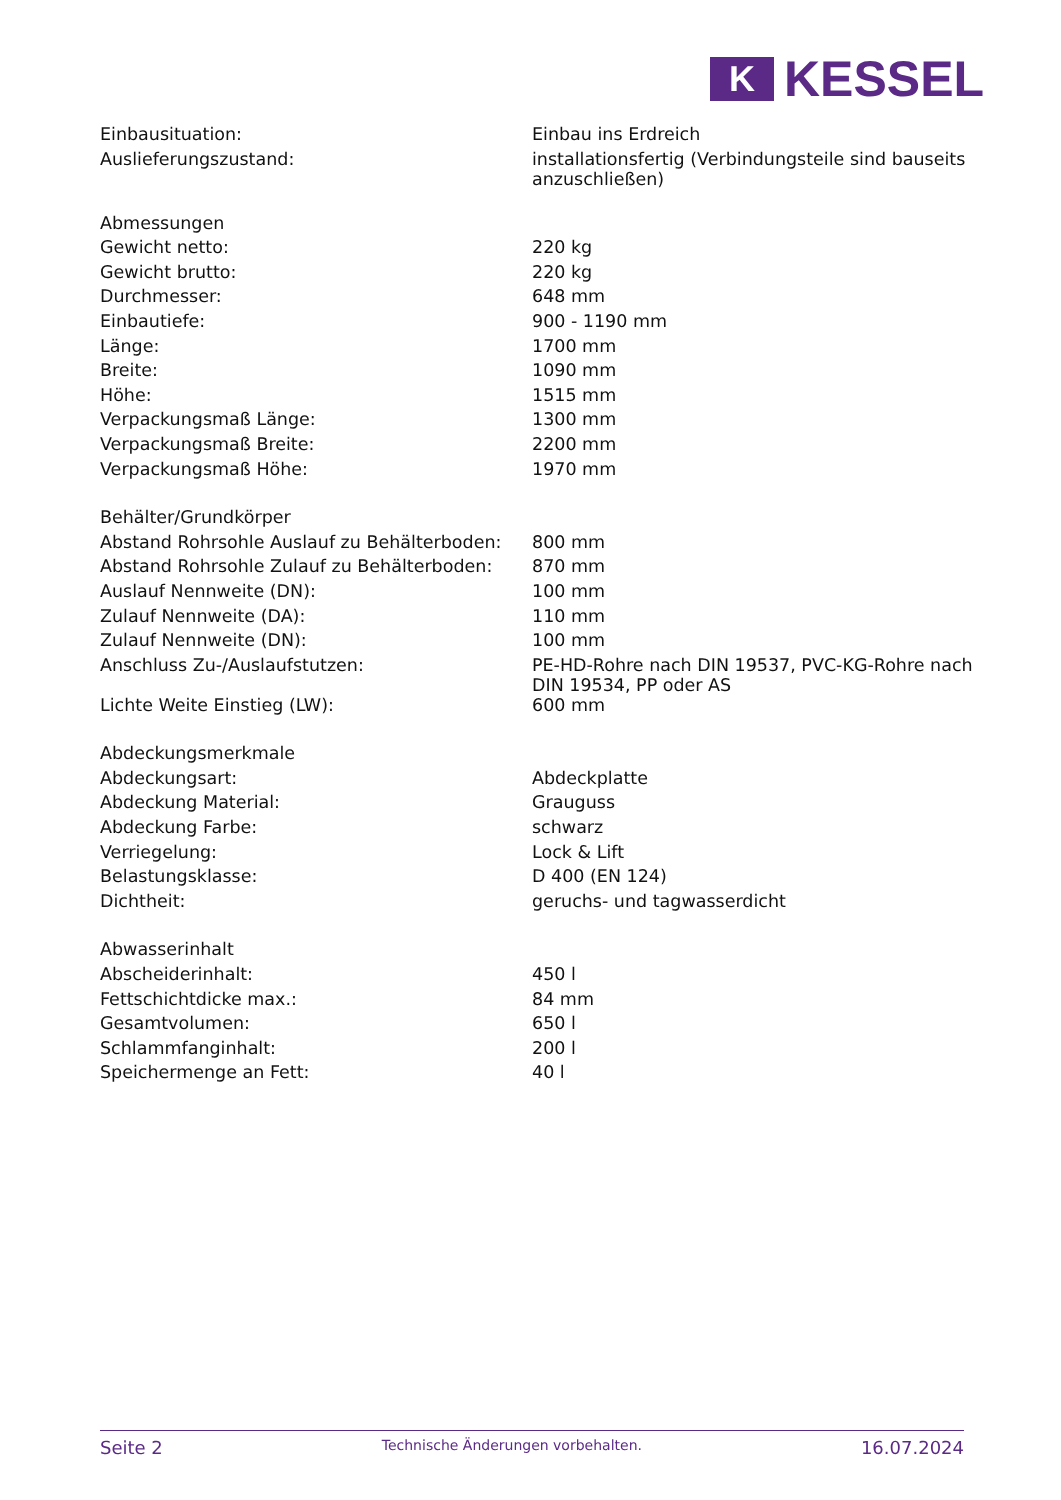K
KESSEL
| Einbausituation: | Einbau ins Erdreich |
| Auslieferungszustand: | installationsfertig (Verbindungsteile sind bauseits anzuschließen) |
| Abmessungen | |
| Gewicht netto: | 220 kg |
| Gewicht brutto: | 220 kg |
| Durchmesser: | 648 mm |
| Einbautiefe: | 900 - 1190 mm |
| Länge: | 1700 mm |
| Breite: | 1090 mm |
| Höhe: | 1515 mm |
| Verpackungsmaß Länge: | 1300 mm |
| Verpackungsmaß Breite: | 2200 mm |
| Verpackungsmaß Höhe: | 1970 mm |
| Behälter/Grundkörper | |
| Abstand Rohrsohle Auslauf zu Behälterboden: | 800 mm |
| Abstand Rohrsohle Zulauf zu Behälterboden: | 870 mm |
| Auslauf Nennweite (DN): | 100 mm |
| Zulauf Nennweite (DA): | 110 mm |
| Zulauf Nennweite (DN): | 100 mm |
| Anschluss Zu-/Auslaufstutzen: | PE-HD-Rohre nach DIN 19537, PVC-KG-Rohre nach DIN 19534, PP oder AS |
| Lichte Weite Einstieg (LW): | 600 mm |
| Abdeckungsmerkmale | |
| Abdeckungsart: | Abdeckplatte |
| Abdeckung Material: | Grauguss |
| Abdeckung Farbe: | schwarz |
| Verriegelung: | Lock & Lift |
| Belastungsklasse: | D 400 (EN 124) |
| Dichtheit: | geruchs- und tagwasserdicht |
| Abwasserinhalt | |
| Abscheiderinhalt: | 450 l |
| Fettschichtdicke max.: | 84 mm |
| Gesamtvolumen: | 650 l |
| Schlammfanginhalt: | 200 l |
| Speichermenge an Fett: | 40 l |
Seite 2 Technische Änderungen vorbehalten. 16.07.2024